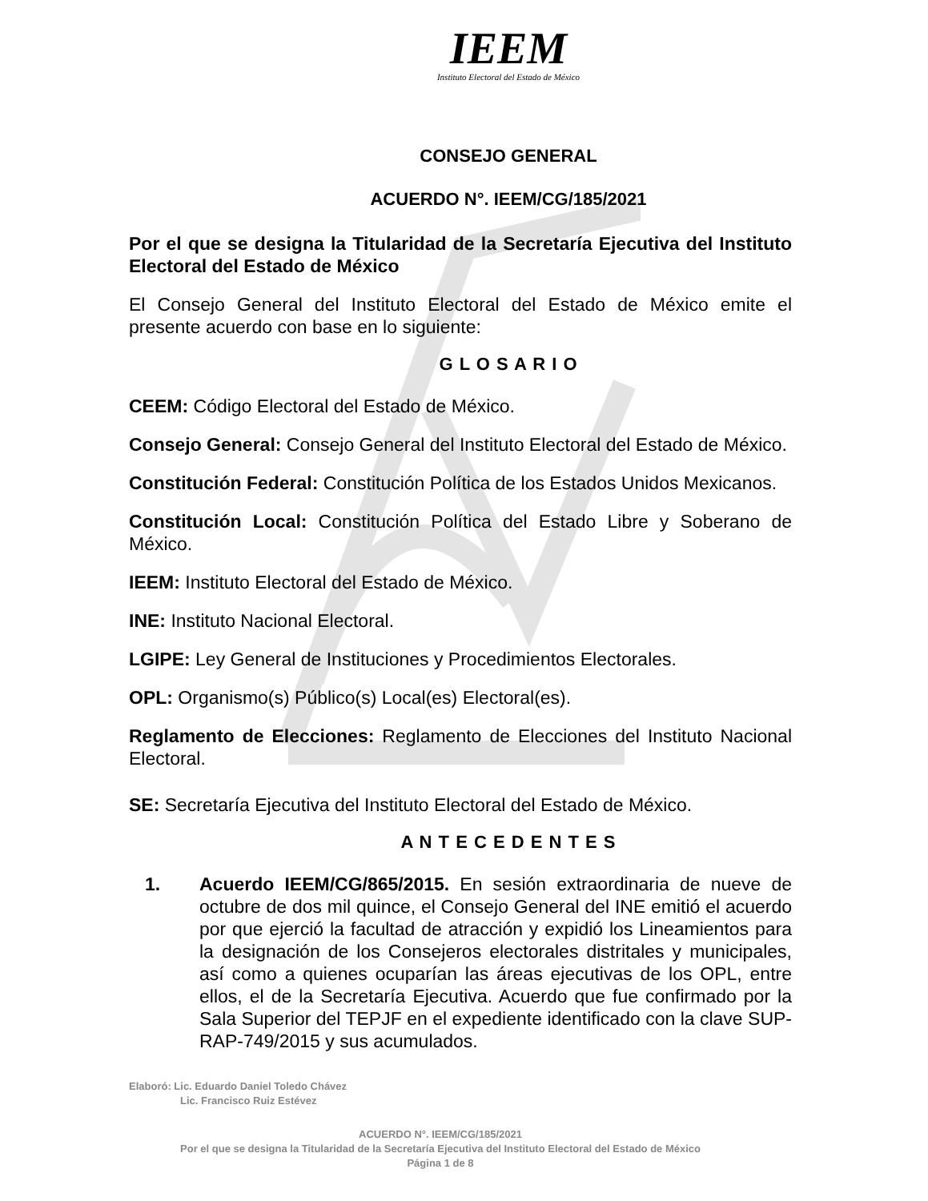IEEM
Instituto Electoral del Estado de México
CONSEJO GENERAL
ACUERDO N°. IEEM/CG/185/2021
Por el que se designa la Titularidad de la Secretaría Ejecutiva del Instituto Electoral del Estado de México
El Consejo General del Instituto Electoral del Estado de México emite el presente acuerdo con base en lo siguiente:
G L O S A R I O
CEEM: Código Electoral del Estado de México.
Consejo General: Consejo General del Instituto Electoral del Estado de México.
Constitución Federal: Constitución Política de los Estados Unidos Mexicanos.
Constitución Local: Constitución Política del Estado Libre y Soberano de México.
IEEM: Instituto Electoral del Estado de México.
INE: Instituto Nacional Electoral.
LGIPE: Ley General de Instituciones y Procedimientos Electorales.
OPL: Organismo(s) Público(s) Local(es) Electoral(es).
Reglamento de Elecciones: Reglamento de Elecciones del Instituto Nacional Electoral.
SE: Secretaría Ejecutiva del Instituto Electoral del Estado de México.
A N T E C E D E N T E S
1. Acuerdo IEEM/CG/865/2015. En sesión extraordinaria de nueve de octubre de dos mil quince, el Consejo General del INE emitió el acuerdo por que ejerció la facultad de atracción y expidió los Lineamientos para la designación de los Consejeros electorales distritales y municipales, así como a quienes ocuparían las áreas ejecutivas de los OPL, entre ellos, el de la Secretaría Ejecutiva. Acuerdo que fue confirmado por la Sala Superior del TEPJF en el expediente identificado con la clave SUP-RAP-749/2015 y sus acumulados.
Elaboró: Lic. Eduardo Daniel Toledo Chávez
Lic. Francisco Ruiz Estévez
ACUERDO N°. IEEM/CG/185/2021
Por el que se designa la Titularidad de la Secretaría Ejecutiva del Instituto Electoral del Estado de México
Página 1 de 8